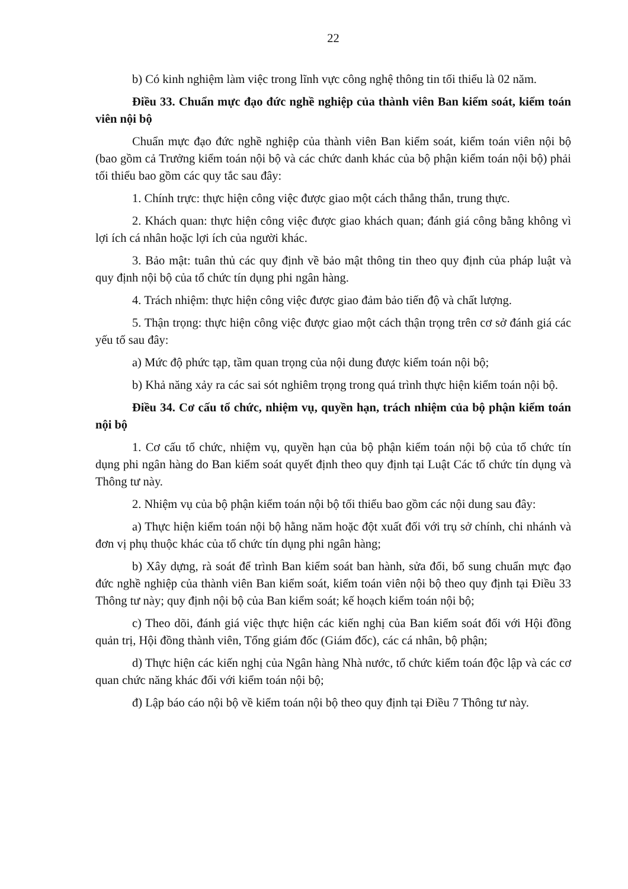22
b) Có kinh nghiệm làm việc trong lĩnh vực công nghệ thông tin tối thiểu là 02 năm.
Điều 33. Chuẩn mực đạo đức nghề nghiệp của thành viên Ban kiểm soát, kiểm toán viên nội bộ
Chuẩn mực đạo đức nghề nghiệp của thành viên Ban kiểm soát, kiểm toán viên nội bộ (bao gồm cả Trưởng kiểm toán nội bộ và các chức danh khác của bộ phận kiểm toán nội bộ) phải tối thiểu bao gồm các quy tắc sau đây:
1. Chính trực: thực hiện công việc được giao một cách thẳng thắn, trung thực.
2. Khách quan: thực hiện công việc được giao khách quan; đánh giá công bằng không vì lợi ích cá nhân hoặc lợi ích của người khác.
3. Bảo mật: tuân thủ các quy định về bảo mật thông tin theo quy định của pháp luật và quy định nội bộ của tổ chức tín dụng phi ngân hàng.
4. Trách nhiệm: thực hiện công việc được giao đảm bảo tiến độ và chất lượng.
5. Thận trọng: thực hiện công việc được giao một cách thận trọng trên cơ sở đánh giá các yếu tố sau đây:
a) Mức độ phức tạp, tầm quan trọng của nội dung được kiểm toán nội bộ;
b) Khả năng xảy ra các sai sót nghiêm trọng trong quá trình thực hiện kiểm toán nội bộ.
Điều 34. Cơ cấu tổ chức, nhiệm vụ, quyền hạn, trách nhiệm của bộ phận kiểm toán nội bộ
1. Cơ cấu tổ chức, nhiệm vụ, quyền hạn của bộ phận kiểm toán nội bộ của tổ chức tín dụng phi ngân hàng do Ban kiểm soát quyết định theo quy định tại Luật Các tổ chức tín dụng và Thông tư này.
2. Nhiệm vụ của bộ phận kiểm toán nội bộ tối thiểu bao gồm các nội dung sau đây:
a) Thực hiện kiểm toán nội bộ hằng năm hoặc đột xuất đối với trụ sở chính, chi nhánh và đơn vị phụ thuộc khác của tổ chức tín dụng phi ngân hàng;
b) Xây dựng, rà soát để trình Ban kiểm soát ban hành, sửa đổi, bổ sung chuẩn mực đạo đức nghề nghiệp của thành viên Ban kiểm soát, kiểm toán viên nội bộ theo quy định tại Điều 33 Thông tư này; quy định nội bộ của Ban kiểm soát; kế hoạch kiểm toán nội bộ;
c) Theo dõi, đánh giá việc thực hiện các kiến nghị của Ban kiểm soát đối với Hội đồng quản trị, Hội đồng thành viên, Tổng giám đốc (Giám đốc), các cá nhân, bộ phận;
d) Thực hiện các kiến nghị của Ngân hàng Nhà nước, tổ chức kiểm toán độc lập và các cơ quan chức năng khác đối với kiểm toán nội bộ;
đ) Lập báo cáo nội bộ về kiểm toán nội bộ theo quy định tại Điều 7 Thông tư này.